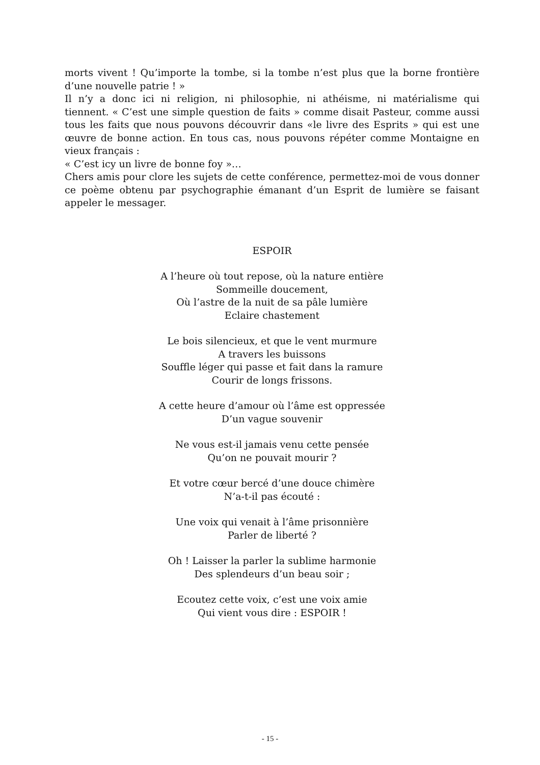morts vivent ! Qu’importe la tombe, si la tombe n’est plus que la borne frontière d’une nouvelle patrie ! »
Il n’y a donc ici ni religion, ni philosophie, ni athéisme, ni matérialisme qui tiennent. « C’est une simple question de faits » comme disait Pasteur, comme aussi tous les faits que nous pouvons découvrir dans «le livre des Esprits » qui est une œuvre de bonne action. En tous cas, nous pouvons répéter comme Montaigne en vieux français :
« C’est icy un livre de bonne foy »…
Chers amis pour clore les sujets de cette conférence, permettez-moi de vous donner ce poème obtenu par psychographie émanant d’un Esprit de lumière se faisant appeler le messager.
ESPOIR
A l’heure où tout repose, où la nature entière
Sommeille doucement,
Où l’astre de la nuit de sa pâle lumière
Eclaire chastement
Le bois silencieux, et que le vent murmure
A travers les buissons
Souffle léger qui passe et fait dans la ramure
Courir de longs frissons.
A cette heure d’amour où l’âme est oppressée
D’un vague souvenir
Ne vous est-il jamais venu cette pensée
Qu’on ne pouvait mourir ?
Et votre cœur bercé d’une douce chimère
N’a-t-il pas écouté :
Une voix qui venait à l’âme prisonnière
Parler de liberté ?
Oh ! Laisser la parler la sublime harmonie
Des splendeurs d’un beau soir ;
Ecoutez cette voix, c’est une voix amie
Qui vient vous dire : ESPOIR !
- 15 -